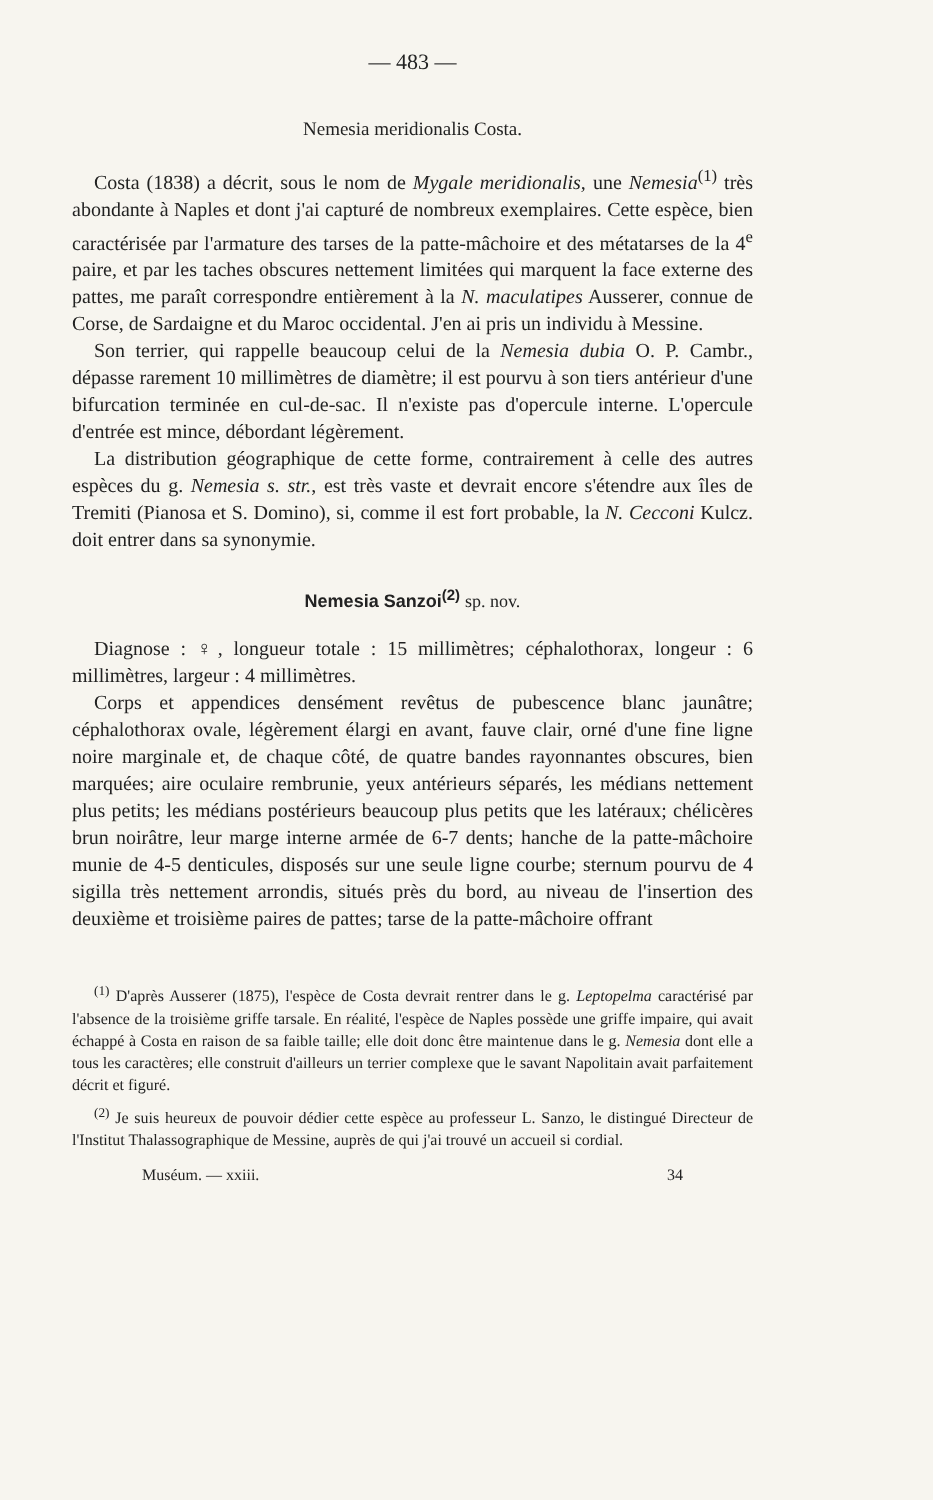— 483 —
Nemesia meridionalis Costa.
Costa (1838) a décrit, sous le nom de Mygale meridionalis, une Nemesia<sup>(1)</sup> très abondante à Naples et dont j'ai capturé de nombreux exemplaires. Cette espèce, bien caractérisée par l'armature des tarses de la patte-mâchoire et des métatarses de la 4<sup>e</sup> paire, et par les taches obscures nettement limitées qui marquent la face externe des pattes, me paraît correspondre entièrement à la N. maculatipes Ausserer, connue de Corse, de Sardaigne et du Maroc occidental. J'en ai pris un individu à Messine.
Son terrier, qui rappelle beaucoup celui de la Nemesia dubia O. P. Cambr., dépasse rarement 10 millimètres de diamètre; il est pourvu à son tiers antérieur d'une bifurcation terminée en cul-de-sac. Il n'existe pas d'opercule interne. L'opercule d'entrée est mince, débordant légèrement.
La distribution géographique de cette forme, contrairement à celle des autres espèces du g. Nemesia s. str., est très vaste et devrait encore s'étendre aux îles de Tremiti (Pianosa et S. Domino), si, comme il est fort probable, la N. Cecconi Kulcz. doit entrer dans sa synonymie.
Nemesia Sanzoi<sup>(2)</sup> sp. nov.
Diagnose : ♀, longueur totale : 15 millimètres; céphalothorax, longeur : 6 millimètres, largeur : 4 millimètres.
Corps et appendices densément revêtus de pubescence blanc jaunâtre; céphalothorax ovale, légèrement élargi en avant, fauve clair, orné d'une fine ligne noire marginale et, de chaque côté, de quatre bandes rayonnantes obscures, bien marquées; aire oculaire rembrunie, yeux antérieurs séparés, les médians nettement plus petits; les médians postérieurs beaucoup plus petits que les latéraux; chélicères brun noirâtre, leur marge interne armée de 6-7 dents; hanche de la patte-mâchoire munie de 4-5 denticules, disposés sur une seule ligne courbe; sternum pourvu de 4 sigilla très nettement arrondis, situés près du bord, au niveau de l'insertion des deuxième et troisième paires de pattes; tarse de la patte-mâchoire offrant
<sup>(1)</sup> D'après Ausserer (1875), l'espèce de Costa devrait rentrer dans le g. Leptopelma caractérisé par l'absence de la troisième griffe tarsale. En réalité, l'espèce de Naples possède une griffe impaire, qui avait échappé à Costa en raison de sa faible taille; elle doit donc être maintenue dans le g. Nemesia dont elle a tous les caractères; elle construit d'ailleurs un terrier complexe que le savant Napolitain avait parfaitement décrit et figuré.
<sup>(2)</sup> Je suis heureux de pouvoir dédier cette espèce au professeur L. Sanzo, le distingué Directeur de l'Institut Thalassographique de Messine, auprès de qui j'ai trouvé un accueil si cordial.
Muséum. — xxiii. 34